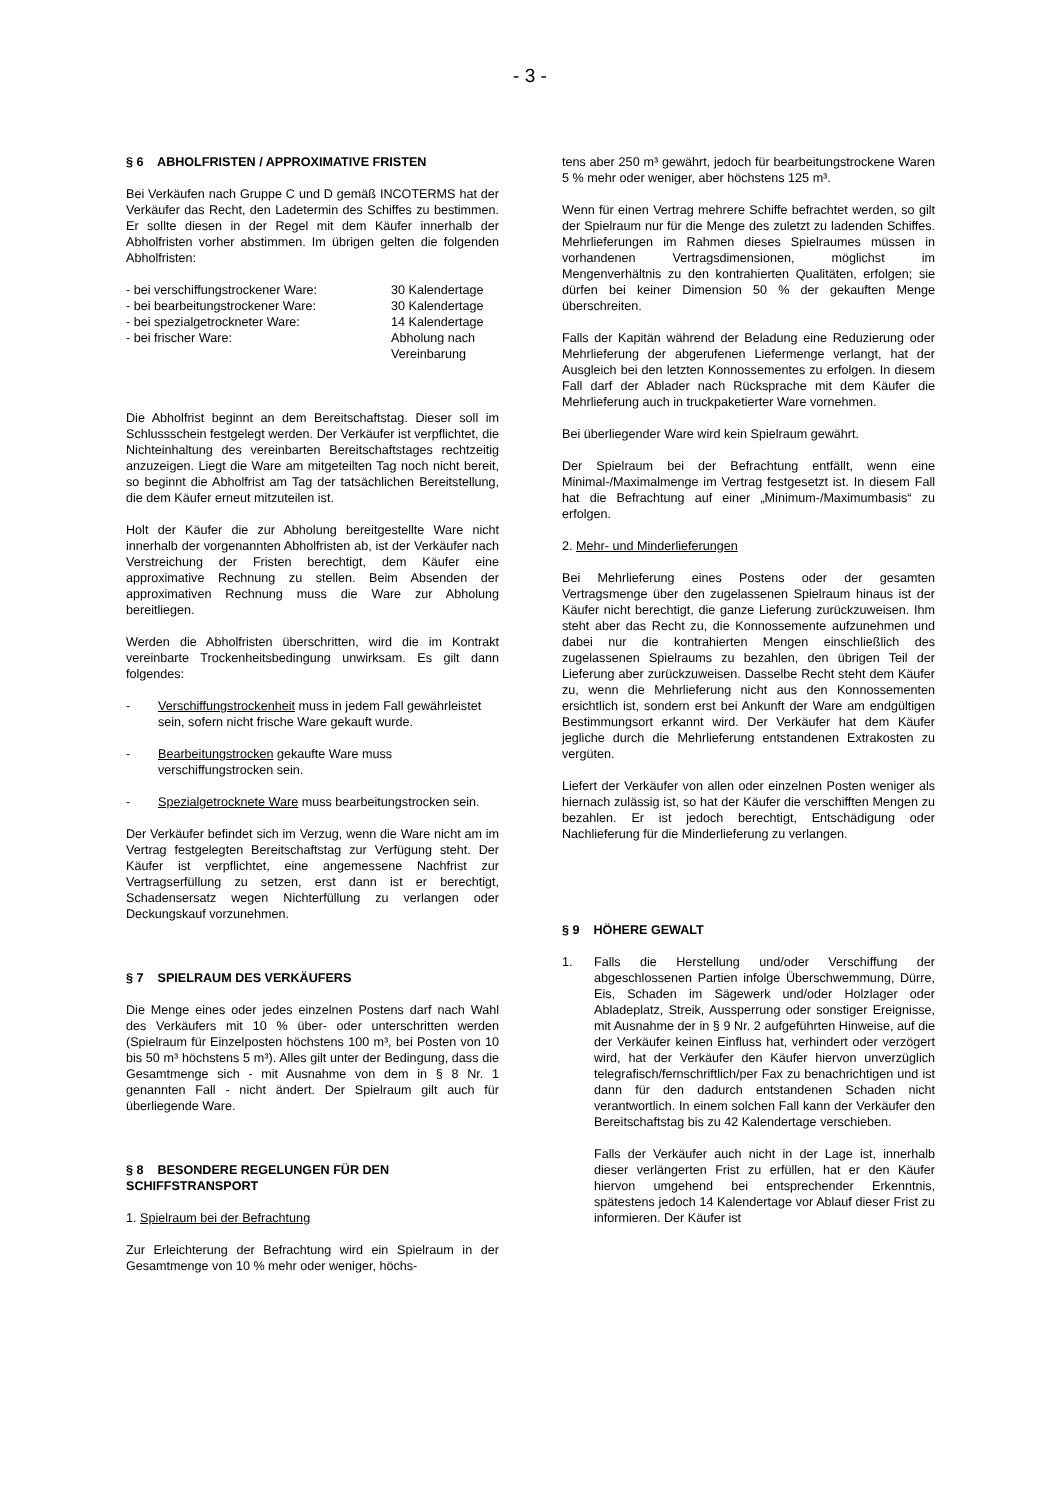- 3 -
§ 6 ABHOLFRISTEN / APPROXIMATIVE FRISTEN
Bei Verkäufen nach Gruppe C und D gemäß INCOTERMS hat der Verkäufer das Recht, den Ladetermin des Schiffes zu bestimmen. Er sollte diesen in der Regel mit dem Käufer innerhalb der Abholfristen vorher abstimmen. Im übrigen gelten die folgenden Abholfristen:
| - bei verschiffungstrockener Ware: | 30 Kalendertage |
| - bei bearbeitungstrockener Ware: | 30 Kalendertage |
| - bei spezialgetrockneter Ware: | 14 Kalendertage |
| - bei frischer Ware: | Abholung nach Vereinbarung |
Die Abholfrist beginnt an dem Bereitschaftstag. Dieser soll im Schlussschein festgelegt werden. Der Verkäufer ist verpflichtet, die Nichteinhaltung des vereinbarten Bereitschaftstages rechtzeitig anzuzeigen. Liegt die Ware am mitgeteilten Tag noch nicht bereit, so beginnt die Abholfrist am Tag der tatsächlichen Bereitstellung, die dem Käufer erneut mitzuteilen ist.
Holt der Käufer die zur Abholung bereitgestellte Ware nicht innerhalb der vorgenannten Abholfristen ab, ist der Verkäufer nach Verstreichung der Fristen berechtigt, dem Käufer eine approximative Rechnung zu stellen. Beim Absenden der approximativen Rechnung muss die Ware zur Abholung bereitliegen.
Werden die Abholfristen überschritten, wird die im Kontrakt vereinbarte Trockenheitsbedingung unwirksam. Es gilt dann folgendes:
- Verschiffungstrockenheit muss in jedem Fall gewährleistet sein, sofern nicht frische Ware gekauft wurde.
- Bearbeitungstrocken gekaufte Ware muss verschiffungstrocken sein.
- Spezialgetrocknete Ware muss bearbeitungstrocken sein.
Der Verkäufer befindet sich im Verzug, wenn die Ware nicht am im Vertrag festgelegten Bereitschaftstag zur Verfügung steht. Der Käufer ist verpflichtet, eine angemessene Nachfrist zur Vertragserfüllung zu setzen, erst dann ist er berechtigt, Schadensersatz wegen Nichterfüllung zu verlangen oder Deckungskauf vorzunehmen.
§ 7 SPIELRAUM DES VERKÄUFERS
Die Menge eines oder jedes einzelnen Postens darf nach Wahl des Verkäufers mit 10 % über- oder unterschritten werden (Spielraum für Einzelposten höchstens 100 m³, bei Posten von 10 bis 50 m³ höchstens 5 m³). Alles gilt unter der Bedingung, dass die Gesamtmenge sich - mit Ausnahme von dem in § 8 Nr. 1 genannten Fall - nicht ändert. Der Spielraum gilt auch für überliegende Ware.
§ 8 BESONDERE REGELUNGEN FÜR DEN SCHIFFSTRANSPORT
1. Spielraum bei der Befrachtung
Zur Erleichterung der Befrachtung wird ein Spielraum in der Gesamtmenge von 10 % mehr oder weniger, höchs-
tens aber 250 m³ gewährt, jedoch für bearbeitungstrockene Waren 5 % mehr oder weniger, aber höchstens 125 m³.
Wenn für einen Vertrag mehrere Schiffe befrachtet werden, so gilt der Spielraum nur für die Menge des zuletzt zu ladenden Schiffes. Mehrlieferungen im Rahmen dieses Spielraumes müssen in vorhandenen Vertragsdimensionen, möglichst im Mengenverhältnis zu den kontrahierten Qualitäten, erfolgen; sie dürfen bei keiner Dimension 50 % der gekauften Menge überschreiten.
Falls der Kapitän während der Beladung eine Reduzierung oder Mehrlieferung der abgerufenen Liefermenge verlangt, hat der Ausgleich bei den letzten Konnossementes zu erfolgen. In diesem Fall darf der Ablader nach Rücksprache mit dem Käufer die Mehrlieferung auch in truckpaketierter Ware vornehmen.
Bei überliegender Ware wird kein Spielraum gewährt.
Der Spielraum bei der Befrachtung entfällt, wenn eine Minimal-/Maximalmenge im Vertrag festgesetzt ist. In diesem Fall hat die Befrachtung auf einer „Minimum-/Maximumbasis“ zu erfolgen.
2. Mehr- und Minderlieferungen
Bei Mehrlieferung eines Postens oder der gesamten Vertragsmenge über den zugelassenen Spielraum hinaus ist der Käufer nicht berechtigt, die ganze Lieferung zurückzuweisen. Ihm steht aber das Recht zu, die Konnossemente aufzunehmen und dabei nur die kontrahierten Mengen einschließlich des zugelassenen Spielraums zu bezahlen, den übrigen Teil der Lieferung aber zurückzuweisen. Dasselbe Recht steht dem Käufer zu, wenn die Mehrlieferung nicht aus den Konnossementen ersichtlich ist, sondern erst bei Ankunft der Ware am endgültigen Bestimmungsort erkannt wird. Der Verkäufer hat dem Käufer jegliche durch die Mehrlieferung entstandenen Extrakosten zu vergüten.
Liefert der Verkäufer von allen oder einzelnen Posten weniger als hiernach zulässig ist, so hat der Käufer die verschifften Mengen zu bezahlen. Er ist jedoch berechtigt, Entschädigung oder Nachlieferung für die Minderlieferung zu verlangen.
§ 9 HÖHERE GEWALT
1. Falls die Herstellung und/oder Verschiffung der abgeschlossenen Partien infolge Überschwemmung, Dürre, Eis, Schaden im Sägewerk und/oder Holzlager oder Abladeplatz, Streik, Aussperrung oder sonstiger Ereignisse, mit Ausnahme der in § 9 Nr. 2 aufgeführten Hinweise, auf die der Verkäufer keinen Einfluss hat, verhindert oder verzögert wird, hat der Verkäufer den Käufer hiervon unverzüglich telegrafisch/fernschriftlich/per Fax zu benachrichtigen und ist dann für den dadurch entstandenen Schaden nicht verantwortlich. In einem solchen Fall kann der Verkäufer den Bereitschaftstag bis zu 42 Kalendertage verschieben.
Falls der Verkäufer auch nicht in der Lage ist, innerhalb dieser verlängerten Frist zu erfüllen, hat er den Käufer hiervon umgehend bei entsprechender Erkenntnis, spätestens jedoch 14 Kalendertage vor Ablauf dieser Frist zu informieren. Der Käufer ist